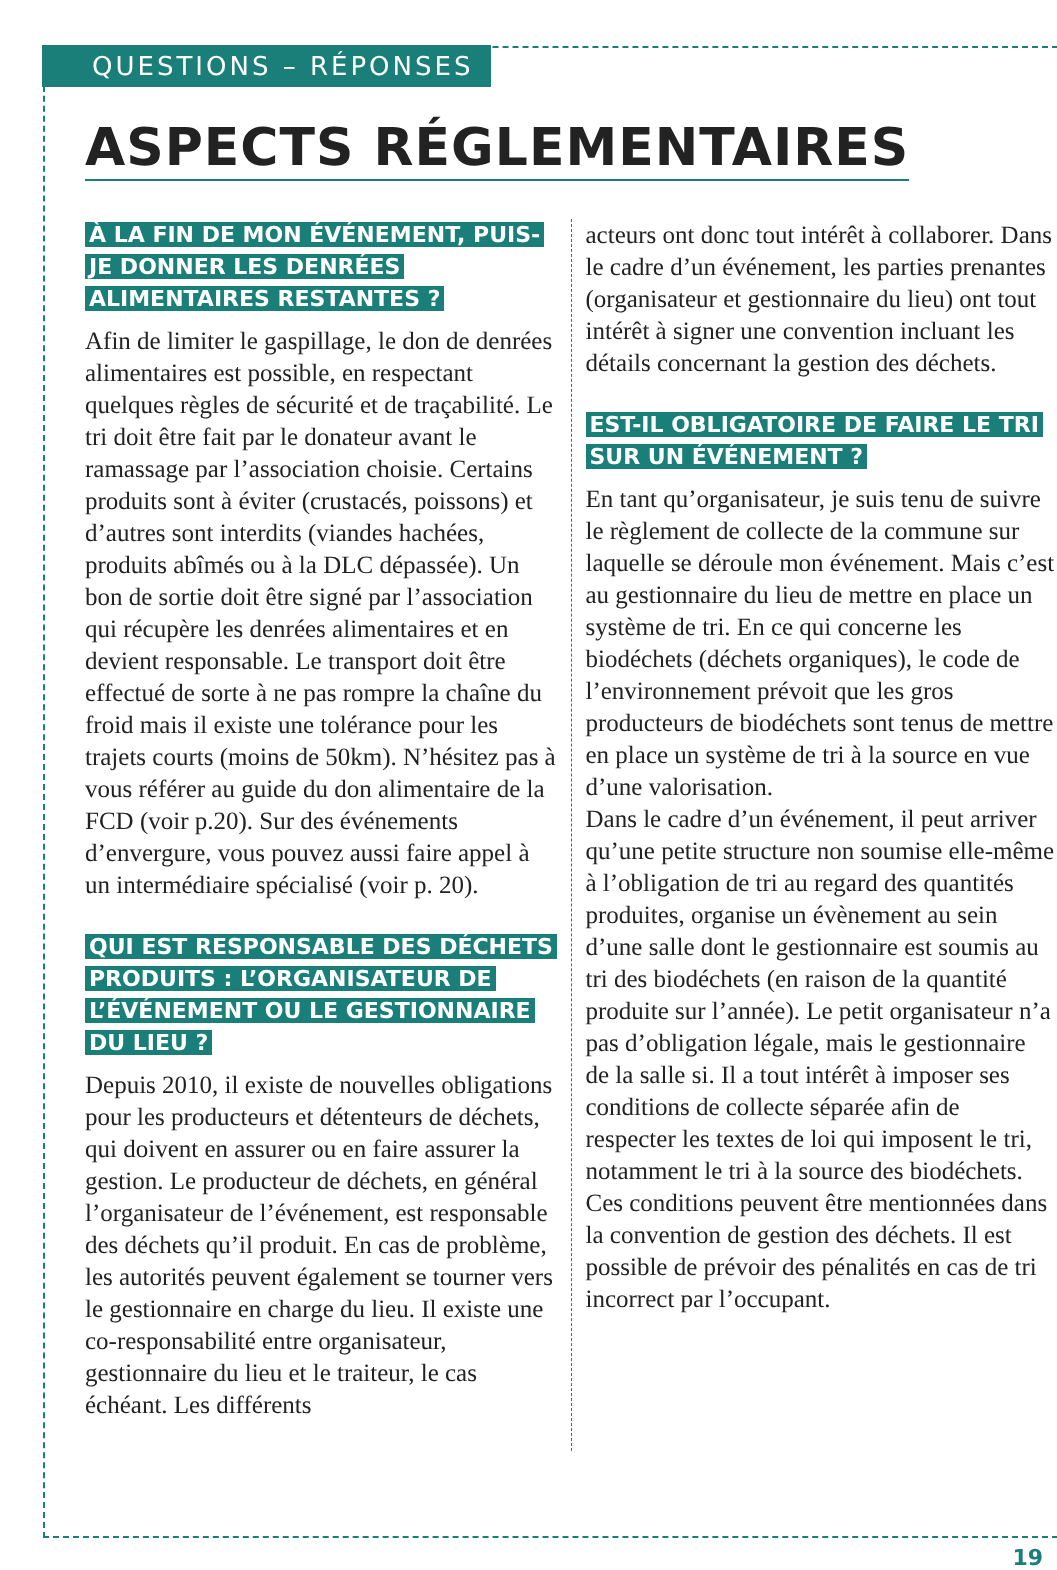QUESTIONS – RÉPONSES
ASPECTS RÉGLEMENTAIRES
À LA FIN DE MON ÉVÉNEMENT, PUIS-JE DONNER LES DENRÉES ALIMENTAIRES RESTANTES ?
Afin de limiter le gaspillage, le don de denrées alimentaires est possible, en respectant quelques règles de sécurité et de traçabilité. Le tri doit être fait par le donateur avant le ramassage par l’association choisie. Certains produits sont à éviter (crustacés, poissons) et d’autres sont interdits (viandes hachées, produits abîmés ou à la DLC dépassée). Un bon de sortie doit être signé par l’association qui récupère les denrées alimentaires et en devient responsable. Le transport doit être effectué de sorte à ne pas rompre la chaîne du froid mais il existe une tolérance pour les trajets courts (moins de 50km). N’hésitez pas à vous référer au guide du don alimentaire de la FCD (voir p.20). Sur des événements d’envergure, vous pouvez aussi faire appel à un intermédiaire spécialisé (voir p. 20).
QUI EST RESPONSABLE DES DÉCHETS PRODUITS : L’ORGANISATEUR DE L’ÉVÉNEMENT OU LE GESTIONNAIRE DU LIEU ?
Depuis 2010, il existe de nouvelles obligations pour les producteurs et détenteurs de déchets, qui doivent en assurer ou en faire assurer la gestion. Le producteur de déchets, en général l’organisateur de l’événement, est responsable des déchets qu’il produit. En cas de problème, les autorités peuvent également se tourner vers le gestionnaire en charge du lieu. Il existe une co-responsabilité entre organisateur, gestionnaire du lieu et le traiteur, le cas échéant. Les différents
acteurs ont donc tout intérêt à collaborer. Dans le cadre d’un événement, les parties prenantes (organisateur et gestionnaire du lieu) ont tout intérêt à signer une convention incluant les détails concernant la gestion des déchets.
EST-IL OBLIGATOIRE DE FAIRE LE TRI SUR UN ÉVÉNEMENT ?
En tant qu’organisateur, je suis tenu de suivre le règlement de collecte de la commune sur laquelle se déroule mon événement. Mais c’est au gestionnaire du lieu de mettre en place un système de tri. En ce qui concerne les biodéchets (déchets organiques), le code de l’environnement prévoit que les gros producteurs de biodéchets sont tenus de mettre en place un système de tri à la source en vue d’une valorisation.
Dans le cadre d’un événement, il peut arriver qu’une petite structure non soumise elle-même à l’obligation de tri au regard des quantités produites, organise un évènement au sein d’une salle dont le gestionnaire est soumis au tri des biodéchets (en raison de la quantité produite sur l’année). Le petit organisateur n’a pas d’obligation légale, mais le gestionnaire de la salle si. Il a tout intérêt à imposer ses conditions de collecte séparée afin de respecter les textes de loi qui imposent le tri, notamment le tri à la source des biodéchets. Ces conditions peuvent être mentionnées dans la convention de gestion des déchets. Il est possible de prévoir des pénalités en cas de tri incorrect par l’occupant.
19